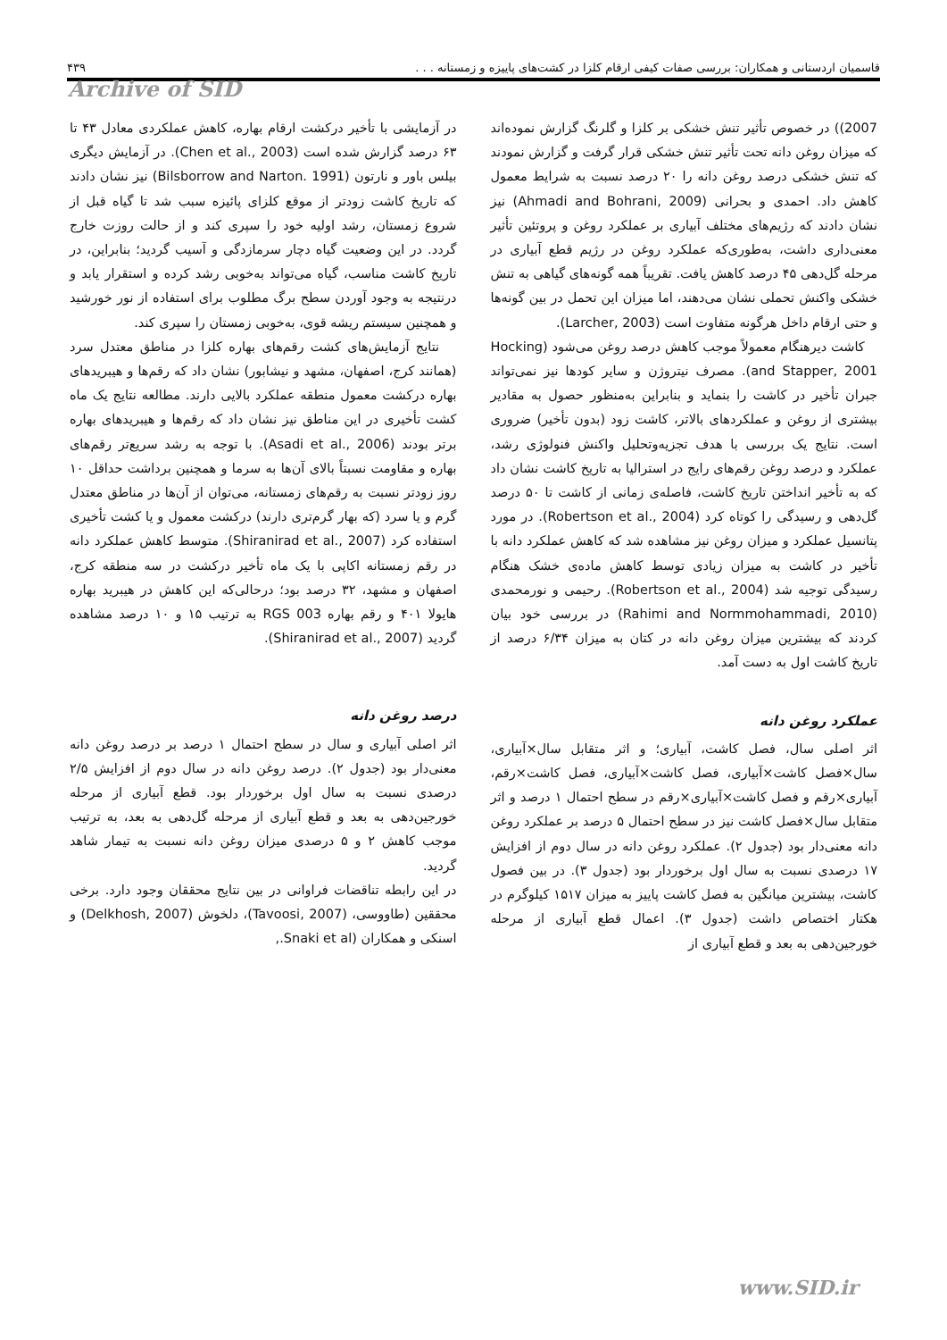قاسمیان اردستانی و همکاران: بررسی صفات کیفی ارقام کلزا در کشت‌های پاییزه و زمستانه . . . ۴۳۹
Archive of SID
در آزمایشی با تأخیر درکشت ارقام بهاره، کاهش عملکردی معادل ۴۳ تا ۶۳ درصد گزارش شده است (Chen et al., 2003). در آزمایش دیگری بیلس باور و نارتون (Bilsborrow and Narton. 1991) نیز نشان دادند که تاریخ کاشت زودتر از موقع کلزای پائیزه سبب شد تا گیاه قبل از شروع زمستان، رشد اولیه خود را سپری کند و از حالت روزت خارج گردد. در این وضعیت گیاه دچار سرمازدگی و آسیب گردید؛ بنابراین، در تاریخ کاشت مناسب، گیاه می‌تواند به‌خوبی رشد کرده و استقرار یابد و درنتیجه به وجود آوردن سطح برگ مطلوب برای استفاده از نور خورشید و همچنین سیستم ریشه قوی، به‌خوبی زمستان را سپری کند.
نتایج آزمایش‌های کشت رقم‌های بهاره کلزا در مناطق معتدل سرد (همانند کرج، اصفهان، مشهد و نیشابور) نشان داد که رقم‌ها و هیبریدهای بهاره درکشت معمول منطقه عملکرد بالایی دارند. مطالعه نتایج یک ماه کشت تأخیری در این مناطق نیز نشان داد که رقم‌ها و هیبریدهای بهاره برتر بودند (Asadi et al., 2006). با توجه به رشد سریع‌تر رقم‌های بهاره و مقاومت نسبتاً بالای آن‌ها به سرما و همچنین برداشت حداقل ۱۰ روز زودتر نسبت به رقم‌های زمستانه، می‌توان از آن‌ها در مناطق معتدل گرم و یا سرد (که بهار گرم‌تری دارند) درکشت معمول و یا کشت تأخیری استفاده کرد (Shiranirad et al., 2007). متوسط کاهش عملکرد دانه در رقم زمستانه اکاپی با یک ماه تأخیر درکشت در سه منطقه کرج، اصفهان و مشهد، ۳۲ درصد بود؛ درحالی‌که این کاهش در هیبرید بهاره هایولا ۴۰۱ و رقم بهاره RGS 003 به ترتیب ۱۵ و ۱۰ درصد مشاهده گردید (Shiranirad et al., 2007).
درصد روغن دانه
اثر اصلی آبیاری و سال در سطح احتمال ۱ درصد بر درصد روغن دانه معنی‌دار بود (جدول ۲). درصد روغن دانه در سال دوم از افزایش ۲/۵ درصدی نسبت به سال اول برخوردار بود. قطع آبیاری از مرحله خورجین‌دهی به بعد و قطع آبیاری از مرحله گل‌دهی به بعد، به ترتیب موجب کاهش ۲ و ۵ درصدی میزان روغن دانه نسبت به تیمار شاهد گردید.
در این رابطه تناقضات فراوانی در بین نتایج محققان وجود دارد. برخی محققین (طاووسی، (Tavoosi, 2007)، دلخوش (Delkhosh, 2007) و اسنکی و همکاران (Snaki et al.,
2007)) در خصوص تأثیر تنش خشکی بر کلزا و گلرنگ گزارش نموده‌اند که میزان روغن دانه تحت تأثیر تنش خشکی قرار گرفت و گزارش نمودند که تنش خشکی درصد روغن دانه را ۲۰ درصد نسبت به شرایط معمول کاهش داد. احمدی و بحرانی (Ahmadi and Bohrani, 2009) نیز نشان دادند که رژیم‌های مختلف آبیاری بر عملکرد روغن و پروتئین تأثیر معنی‌داری داشت، به‌طوری‌که عملکرد روغن در رژیم قطع آبیاری در مرحله گل‌دهی ۴۵ درصد کاهش یافت. تقریباً همه گونه‌های گیاهی به تنش خشکی واکنش تحملی نشان می‌دهند، اما میزان این تحمل در بین گونه‌ها و حتی ارقام داخل هرگونه متفاوت است (Larcher, 2003).
کاشت دیرهنگام معمولاً موجب کاهش درصد روغن می‌شود (Hocking and Stapper, 2001). مصرف نیتروژن و سایر کودها نیز نمی‌تواند جبران تأخیر در کاشت را بنماید و بنابراین به‌منظور حصول به مقادیر بیشتری از روغن و عملکردهای بالاتر، کاشت زود (بدون تأخیر) ضروری است. نتایج یک بررسی با هدف تجزیه‌وتحلیل واکنش فنولوژی رشد، عملکرد و درصد روغن رقم‌های رایج در استرالیا به تاریخ کاشت نشان داد که به تأخیر انداختن تاریخ کاشت، فاصله‌ی زمانی از کاشت تا ۵۰ درصد گل‌دهی و رسیدگی را کوتاه کرد (Robertson et al., 2004). در مورد پتانسیل عملکرد و میزان روغن نیز مشاهده شد که کاهش عملکرد دانه با تأخیر در کاشت به میزان زیادی توسط کاهش ماده‌ی خشک هنگام رسیدگی توجیه شد (Robertson et al., 2004). رحیمی و نورمحمدی (Rahimi and Normmohammadi, 2010) در بررسی خود بیان کردند که بیشترین میزان روغن دانه در کتان به میزان ۶/۳۴ درصد از تاریخ کاشت اول به دست آمد.
عملکرد روغن دانه
اثر اصلی سال، فصل کاشت، آبیاری؛ و اثر متقابل سال×آبیاری، سال×فصل کاشت×آبیاری، فصل کاشت×آبیاری، فصل کاشت×رقم، آبیاری×رقم و فصل کاشت×آبیاری×رقم در سطح احتمال ۱ درصد و اثر متقابل سال×فصل کاشت نیز در سطح احتمال ۵ درصد بر عملکرد روغن دانه معنی‌دار بود (جدول ۲). عملکرد روغن دانه در سال دوم از افزایش ۱۷ درصدی نسبت به سال اول برخوردار بود (جدول ۳). در بین فصول کاشت، بیشترین میانگین به فصل کاشت پاییز به میزان ۱۵۱۷ کیلوگرم در هکتار اختصاص داشت (جدول ۳). اعمال قطع آبیاری از مرحله خورجین‌دهی به بعد و قطع آبیاری از
www.SID.ir